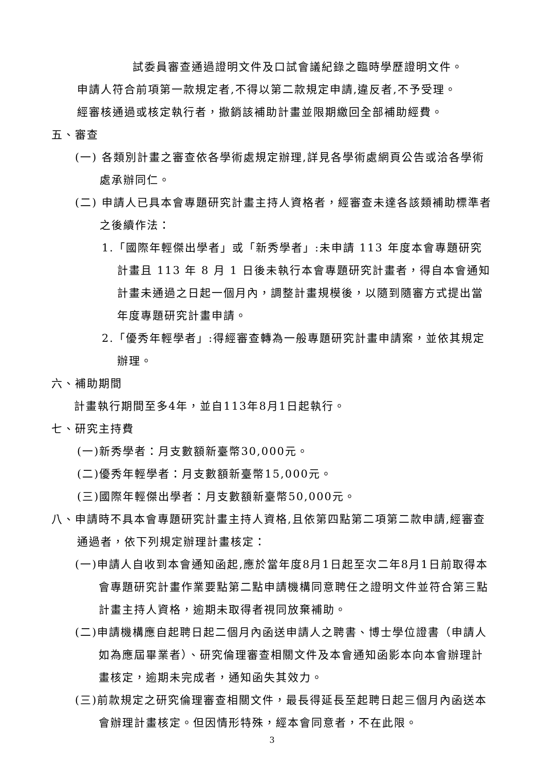試委員審查通過證明文件及口試會議紀錄之臨時學歷證明文件。
申請人符合前項第一款規定者,不得以第二款規定申請,違反者,不予受理。
經審核通過或核定執行者，撤銷該補助計畫並限期繳回全部補助經費。
五、審查
(一) 各類別計畫之審查依各學術處規定辦理,詳見各學術處網頁公告或洽各學術處承辦同仁。
(二) 申請人已具本會專題研究計畫主持人資格者，經審查未達各該類補助標準者之後續作法：
1.「國際年輕傑出學者」或「新秀學者」:未申請 113 年度本會專題研究計畫且 113 年 8 月 1 日後未執行本會專題研究計畫者，得自本會通知計畫未通過之日起一個月內，調整計畫規模後，以隨到隨審方式提出當年度專題研究計畫申請。
2.「優秀年輕學者」:得經審查轉為一般專題研究計畫申請案，並依其規定辦理。
六、補助期間
計畫執行期間至多4年，並自113年8月1日起執行。
七、研究主持費
(一)新秀學者：月支數額新臺幣30,000元。
(二)優秀年輕學者：月支數額新臺幣15,000元。
(三)國際年輕傑出學者：月支數額新臺幣50,000元。
八、申請時不具本會專題研究計畫主持人資格,且依第四點第二項第二款申請,經審查通過者，依下列規定辦理計畫核定：
(一)申請人自收到本會通知函起,應於當年度8月1日起至次二年8月1日前取得本會專題研究計畫作業要點第二點申請機構同意聘任之證明文件並符合第三點計畫主持人資格，逾期未取得者視同放棄補助。
(二)申請機構應自起聘日起二個月內函送申請人之聘書、博士學位證書（申請人如為應屆畢業者）、研究倫理審查相關文件及本會通知函影本向本會辦理計畫核定，逾期未完成者，通知函失其效力。
(三)前款規定之研究倫理審查相關文件，最長得延長至起聘日起三個月內函送本會辦理計畫核定。但因情形特殊，經本會同意者，不在此限。
3